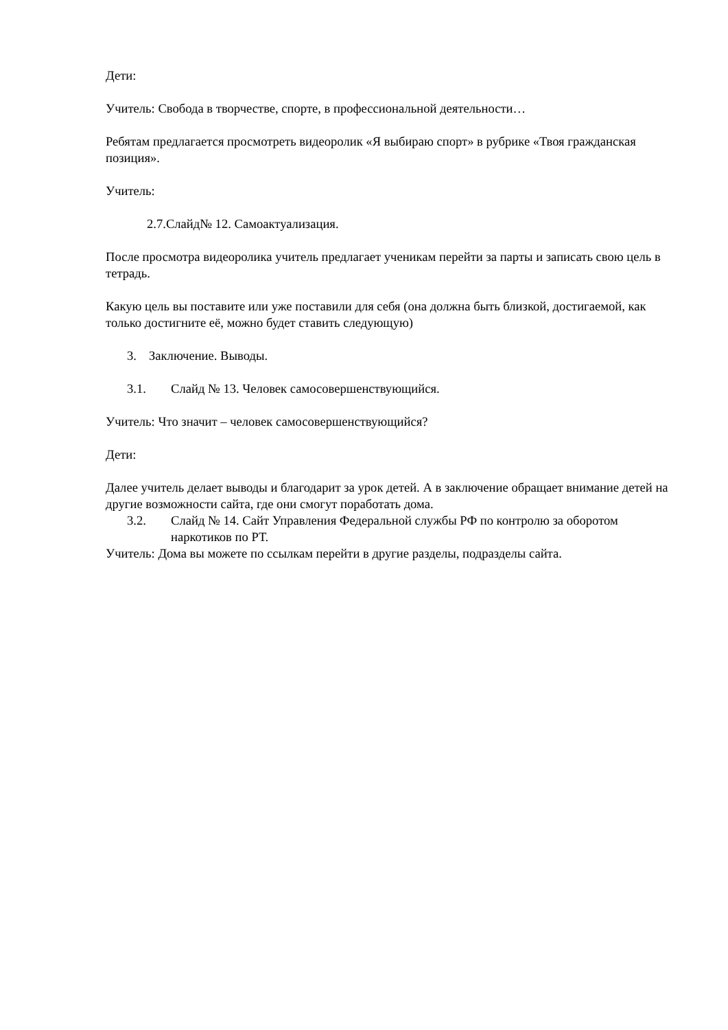Дети:
Учитель: Свобода в творчестве, спорте, в профессиональной деятельности…
Ребятам предлагается просмотреть видеоролик «Я выбираю спорт» в рубрике «Твоя гражданская позиция».
Учитель:
2.7.Слайд№ 12. Самоактуализация.
После просмотра видеоролика учитель предлагает ученикам перейти за парты и записать свою цель в тетрадь.
Какую цель вы поставите или уже поставили для себя (она должна быть близкой, достигаемой, как только достигните её, можно будет ставить следующую)
3. Заключение. Выводы.
3.1. Слайд № 13. Человек самосовершенствующийся.
Учитель: Что значит – человек самосовершенствующийся?
Дети:
Далее учитель делает выводы и благодарит за урок детей. А в заключение обращает внимание детей на другие возможности сайта, где они смогут поработать дома.
3.2. Слайд № 14. Сайт Управления Федеральной службы РФ по контролю за оборотом наркотиков по РТ.
Учитель: Дома вы можете по ссылкам перейти в другие разделы, подразделы сайта.